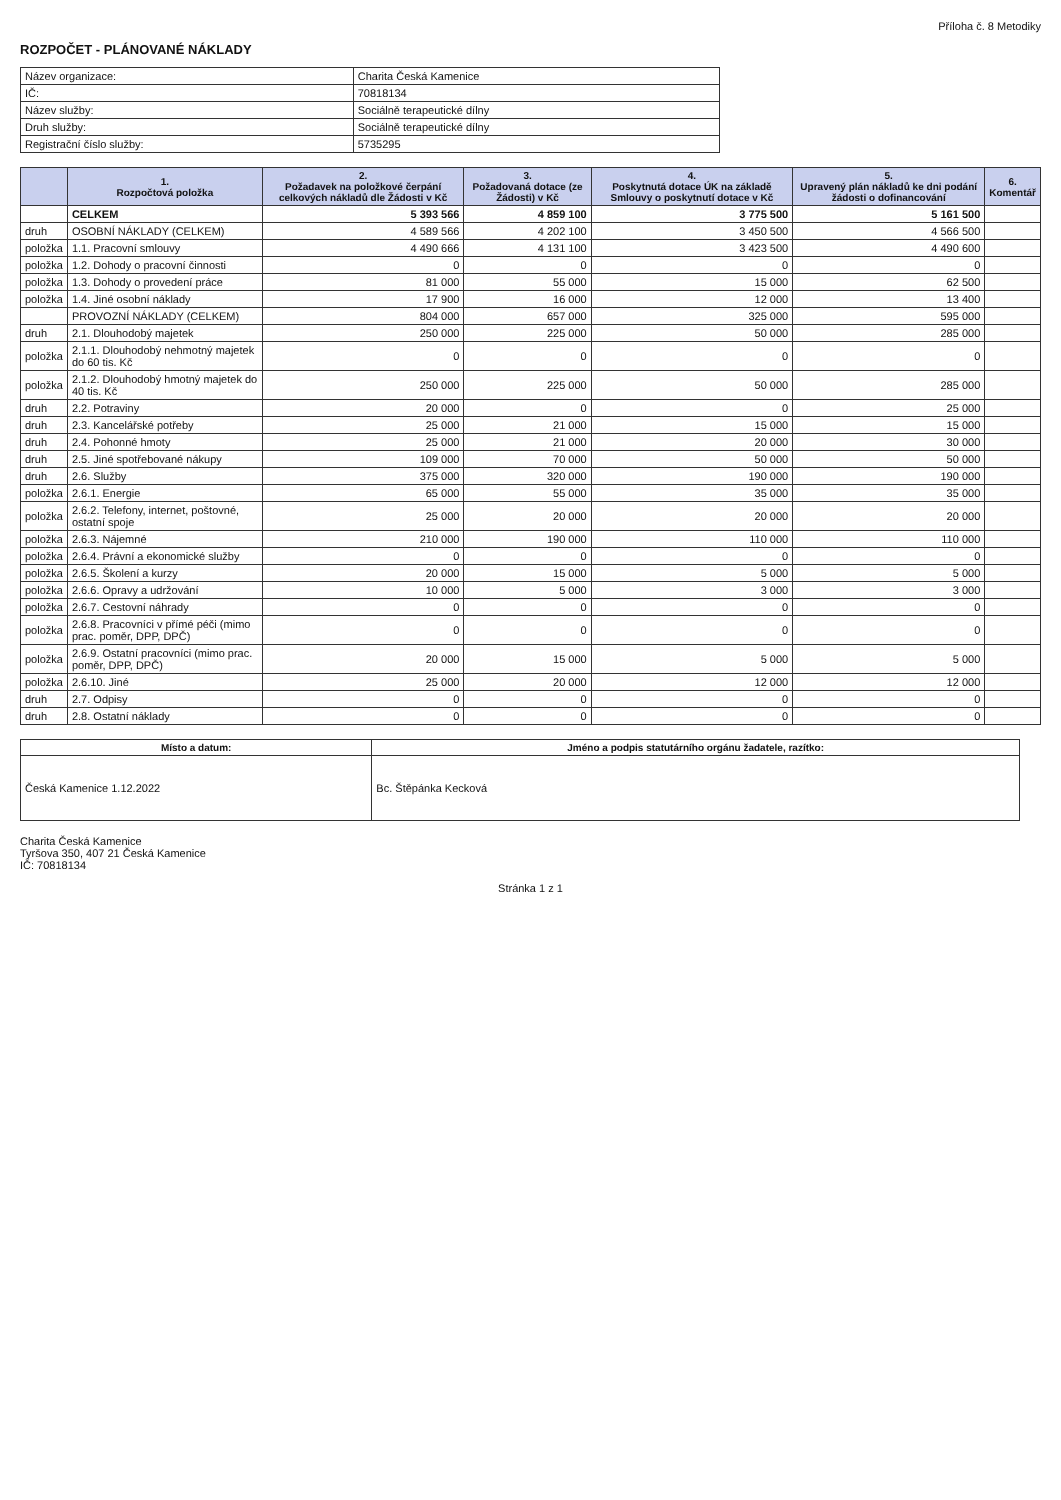Příloha č. 8 Metodiky
ROZPOČET - PLÁNOVANÉ NÁKLADY
| Název organizace: | Charita Česká Kamenice |
| IČ: | 70818134 |
| Název služby: | Sociálně terapeutické dílny |
| Druh služby: | Sociálně terapeutické dílny |
| Registrační číslo služby: | 5735295 |
| | 1. Rozpočtová položka | 2. Požadavek na položkové čerpání celkových nákladů dle Žádosti v Kč | 3. Požadovaná dotace (ze Žádosti) v Kč | 4. Poskytnutá dotace ÚK na základě Smlouvy o poskytnutí dotace v Kč | 5. Upravený plán nákladů ke dni podání žádosti o dofinancování | 6. Komentář |
| --- | --- | --- | --- | --- | --- | --- |
| | CELKEM | 5 393 566 | 4 859 100 | 3 775 500 | 5 161 500 | |
| druh | OSOBNÍ NÁKLADY (CELKEM) | 4 589 566 | 4 202 100 | 3 450 500 | 4 566 500 | |
| položka | 1.1. Pracovní smlouvy | 4 490 666 | 4 131 100 | 3 423 500 | 4 490 600 | |
| položka | 1.2. Dohody o pracovní činnosti | 0 | 0 | 0 | 0 | |
| položka | 1.3. Dohody o provedení práce | 81 000 | 55 000 | 15 000 | 62 500 | |
| položka | 1.4. Jiné osobní náklady | 17 900 | 16 000 | 12 000 | 13 400 | |
| | PROVOZNÍ NÁKLADY (CELKEM) | 804 000 | 657 000 | 325 000 | 595 000 | |
| druh | 2.1. Dlouhodobý majetek | 250 000 | 225 000 | 50 000 | 285 000 | |
| položka | 2.1.1. Dlouhodobý nehmotný majetek do 60 tis. Kč | 0 | 0 | 0 | 0 | |
| položka | 2.1.2. Dlouhodobý hmotný majetek do 40 tis. Kč | 250 000 | 225 000 | 50 000 | 285 000 | |
| druh | 2.2. Potraviny | 20 000 | 0 | 0 | 25 000 | |
| druh | 2.3. Kancelářské potřeby | 25 000 | 21 000 | 15 000 | 15 000 | |
| druh | 2.4. Pohonné hmoty | 25 000 | 21 000 | 20 000 | 30 000 | |
| druh | 2.5. Jiné spotřebované nákupy | 109 000 | 70 000 | 50 000 | 50 000 | |
| druh | 2.6. Služby | 375 000 | 320 000 | 190 000 | 190 000 | |
| položka | 2.6.1. Energie | 65 000 | 55 000 | 35 000 | 35 000 | |
| položka | 2.6.2. Telefony, internet, poštovné, ostatní spoje | 25 000 | 20 000 | 20 000 | 20 000 | |
| položka | 2.6.3. Nájemné | 210 000 | 190 000 | 110 000 | 110 000 | |
| položka | 2.6.4. Právní a ekonomické služby | 0 | 0 | 0 | 0 | |
| položka | 2.6.5. Školení a kurzy | 20 000 | 15 000 | 5 000 | 5 000 | |
| položka | 2.6.6. Opravy a udržování | 10 000 | 5 000 | 3 000 | 3 000 | |
| položka | 2.6.7. Cestovní náhrady | 0 | 0 | 0 | 0 | |
| položka | 2.6.8. Pracovníci v přímé péči (mimo prac. poměr, DPP, DPČ) | 0 | 0 | 0 | 0 | |
| položka | 2.6.9. Ostatní pracovníci (mimo prac. poměr, DPP, DPČ) | 20 000 | 15 000 | 5 000 | 5 000 | |
| položka | 2.6.10. Jiné | 25 000 | 20 000 | 12 000 | 12 000 | |
| druh | 2.7. Odpisy | 0 | 0 | 0 | 0 | |
| druh | 2.8. Ostatní náklady | 0 | 0 | 0 | 0 | |
| Místo a datum: | Jméno a podpis statutárního orgánu žadatele, razítko: |
| --- | --- |
| Česká Kamenice 1.12.2022 | Bc. Štěpánka Kecková |
Charita Česká Kamenice
Tyršova 350, 407 21 Česká Kamenice
IČ: 70818134
Stránka 1 z 1